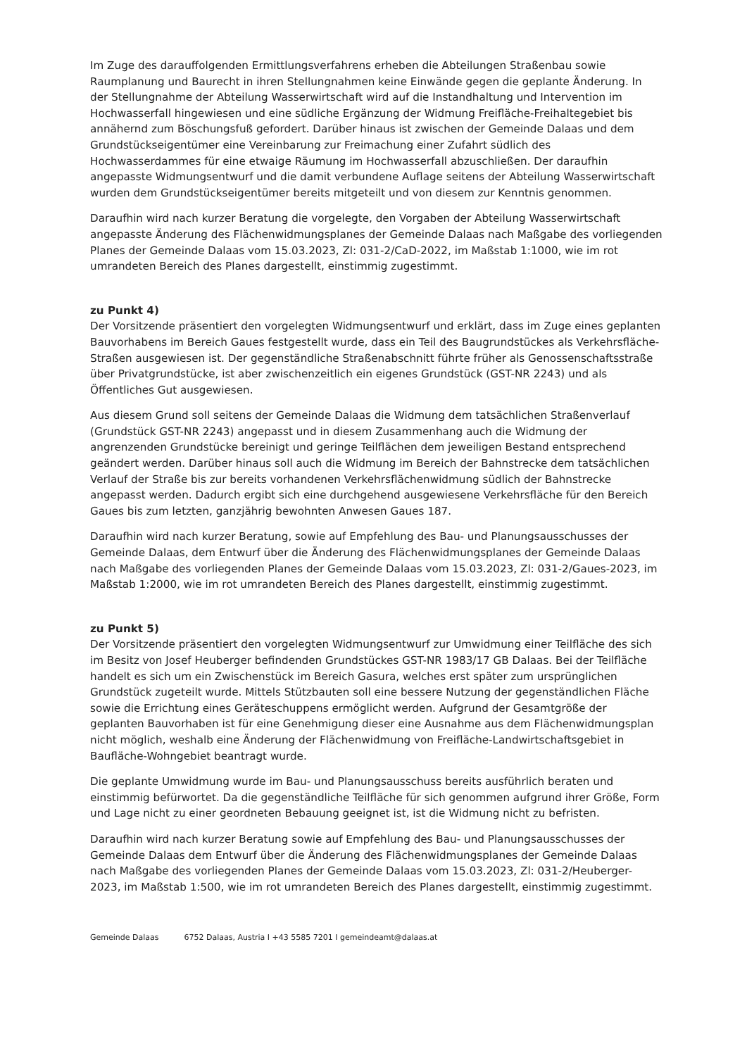Im Zuge des darauffolgenden Ermittlungsverfahrens erheben die Abteilungen Straßenbau sowie Raumplanung und Baurecht in ihren Stellungnahmen keine Einwände gegen die geplante Änderung. In der Stellungnahme der Abteilung Wasserwirtschaft wird auf die Instandhaltung und Intervention im Hochwasserfall hingewiesen und eine südliche Ergänzung der Widmung Freifläche-Freihaltegebiet bis annähernd zum Böschungsfuß gefordert. Darüber hinaus ist zwischen der Gemeinde Dalaas und dem Grundstückseigentümer eine Vereinbarung zur Freimachung einer Zufahrt südlich des Hochwasserdammes für eine etwaige Räumung im Hochwasserfall abzuschließen. Der daraufhin angepasste Widmungsentwurf und die damit verbundene Auflage seitens der Abteilung Wasserwirtschaft wurden dem Grundstückseigentümer bereits mitgeteilt und von diesem zur Kenntnis genommen.
Daraufhin wird nach kurzer Beratung die vorgelegte, den Vorgaben der Abteilung Wasserwirtschaft angepasste Änderung des Flächenwidmungsplanes der Gemeinde Dalaas nach Maßgabe des vorliegenden Planes der Gemeinde Dalaas vom 15.03.2023, Zl: 031-2/CaD-2022, im Maßstab 1:1000, wie im rot umrandeten Bereich des Planes dargestellt, einstimmig zugestimmt.
zu Punkt 4)
Der Vorsitzende präsentiert den vorgelegten Widmungsentwurf und erklärt, dass im Zuge eines geplanten Bauvorhabens im Bereich Gaues festgestellt wurde, dass ein Teil des Baugrundstückes als Verkehrsfläche-Straßen ausgewiesen ist. Der gegenständliche Straßenabschnitt führte früher als Genossenschaftsstraße über Privatgrundstücke, ist aber zwischenzeitlich ein eigenes Grundstück (GST-NR 2243) und als Öffentliches Gut ausgewiesen.
Aus diesem Grund soll seitens der Gemeinde Dalaas die Widmung dem tatsächlichen Straßenverlauf (Grundstück GST-NR 2243) angepasst und in diesem Zusammenhang auch die Widmung der angrenzenden Grundstücke bereinigt und geringe Teilflächen dem jeweiligen Bestand entsprechend geändert werden. Darüber hinaus soll auch die Widmung im Bereich der Bahnstrecke dem tatsächlichen Verlauf der Straße bis zur bereits vorhandenen Verkehrsflächenwidmung südlich der Bahnstrecke angepasst werden. Dadurch ergibt sich eine durchgehend ausgewiesene Verkehrsfläche für den Bereich Gaues bis zum letzten, ganzjährig bewohnten Anwesen Gaues 187.
Daraufhin wird nach kurzer Beratung, sowie auf Empfehlung des Bau- und Planungsausschusses der Gemeinde Dalaas, dem Entwurf über die Änderung des Flächenwidmungsplanes der Gemeinde Dalaas nach Maßgabe des vorliegenden Planes der Gemeinde Dalaas vom 15.03.2023, Zl: 031-2/Gaues-2023, im Maßstab 1:2000, wie im rot umrandeten Bereich des Planes dargestellt, einstimmig zugestimmt.
zu Punkt 5)
Der Vorsitzende präsentiert den vorgelegten Widmungsentwurf zur Umwidmung einer Teilfläche des sich im Besitz von Josef Heuberger befindenden Grundstückes GST-NR 1983/17 GB Dalaas. Bei der Teilfläche handelt es sich um ein Zwischenstück im Bereich Gasura, welches erst später zum ursprünglichen Grundstück zugeteilt wurde. Mittels Stützbauten soll eine bessere Nutzung der gegenständlichen Fläche sowie die Errichtung eines Geräteschuppens ermöglicht werden. Aufgrund der Gesamtgröße der geplanten Bauvorhaben ist für eine Genehmigung dieser eine Ausnahme aus dem Flächenwidmungsplan nicht möglich, weshalb eine Änderung der Flächenwidmung von Freifläche-Landwirtschaftsgebiet in Baufläche-Wohngebiet beantragt wurde.
Die geplante Umwidmung wurde im Bau- und Planungsausschuss bereits ausführlich beraten und einstimmig befürwortet. Da die gegenständliche Teilfläche für sich genommen aufgrund ihrer Größe, Form und Lage nicht zu einer geordneten Bebauung geeignet ist, ist die Widmung nicht zu befristen.
Daraufhin wird nach kurzer Beratung sowie auf Empfehlung des Bau- und Planungsausschusses der Gemeinde Dalaas dem Entwurf über die Änderung des Flächenwidmungsplanes der Gemeinde Dalaas nach Maßgabe des vorliegenden Planes der Gemeinde Dalaas vom 15.03.2023, Zl: 031-2/Heuberger-2023, im Maßstab 1:500, wie im rot umrandeten Bereich des Planes dargestellt, einstimmig zugestimmt.
Gemeinde Dalaas 6752 Dalaas, Austria I +43 5585 7201 I gemeindeamt@dalaas.at